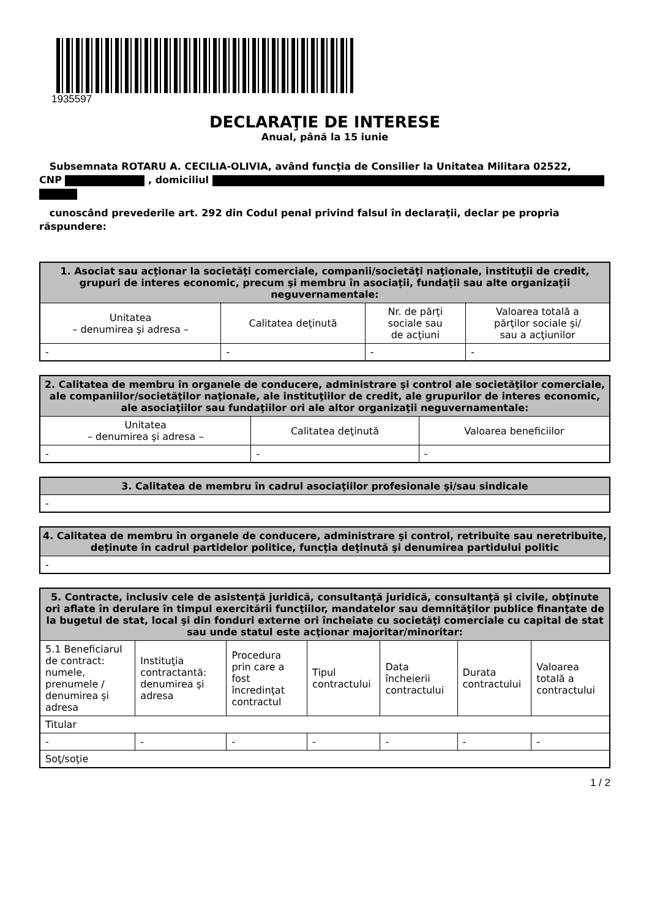1935597
DECLARAŢIE DE INTERESE
Anual, până la 15 iunie
Subsemnata ROTARU A. CECILIA-OLIVIA, având funcţia de Consilier la Unitatea Militara 02522,
CNP , domiciliul
cunoscând prevederile art. 292 din Codul penal privind falsul în declaraţii, declar pe propria răspundere:
| 1. Asociat sau acţionar la societăţi comerciale, companii/societăţi naţionale, instituţii de credit, grupuri de interes economic, precum şi membru în asociaţii, fundaţii sau alte organizaţii neguvernamentale: | | | |
| --- | --- | --- | --- |
| Unitatea – denumirea şi adresa – | Calitatea deţinută | Nr. de părţi sociale sau de acţiuni | Valoarea totală a părţilor sociale şi/ sau a acţiunilor |
| - | - | - | - |
| 2. Calitatea de membru în organele de conducere, administrare şi control ale societăţilor comerciale, ale companiilor/societăţilor naţionale, ale instituţiilor de credit, ale grupurilor de interes economic, ale asociaţiilor sau fundaţiilor ori ale altor organizaţii neguvernamentale: | | |
| --- | --- | --- |
| Unitatea – denumirea şi adresa – | Calitatea deţinută | Valoarea beneficiilor |
| - | - | - |
| 3. Calitatea de membru în cadrul asociaţiilor profesionale şi/sau sindicale |
| --- |
| - |
| 4. Calitatea de membru în organele de conducere, administrare şi control, retribuite sau neretribuite, deţinute în cadrul partidelor politice, funcţia deţinută şi denumirea partidului politic |
| --- |
| - |
| 5. Contracte, inclusiv cele de asistenţă juridică, consultanţă juridică, consultanţă şi civile, obţinute ori aflate în derulare în timpul exercitării funcţiilor, mandatelor sau demnităţilor publice finanţate de la bugetul de stat, local şi din fonduri externe ori încheiate cu societăţi comerciale cu capital de stat sau unde statul este acţionar majoritar/minoritar: | | | | | | |
| --- | --- | --- | --- | --- | --- | --- |
| 5.1 Beneficiarul de contract: numele, prenumele / denumirea şi adresa | Instituţia contractantă: denumirea şi adresa | Procedura prin care a fost încredinţat contractul | Tipul contractului | Data încheierii contractului | Durata contractului | Valoarea totală a contractului |
| Titular | | | | | | |
| - | - | - | - | - | - | - |
| Soţ/soţie | | | | | | |
1 / 2